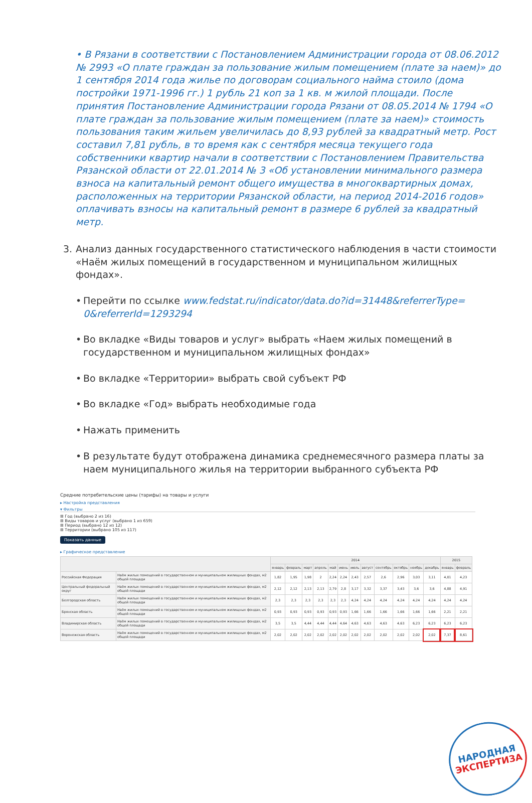• В Рязани в соответствии с Постановлением Администрации города от 08.06.2012 № 2993 «О плате граждан за пользование жилым помещением (плате за наем)» до 1 сентября 2014 года жилье по договорам социального найма стоило (дома постройки 1971-1996 гг.) 1 рубль 21 коп за 1 кв. м жилой площади. После принятия Постановление Администрации города Рязани от 08.05.2014 № 1794 «О плате граждан за пользование жилым помещением (плате за наем)» стоимость пользования таким жильем увеличилась до 8,93 рублей за квадратный метр. Рост составил 7,81 рубль, в то время как с сентября месяца текущего года собственники квартир начали в соответствии с Постановлением Правительства Рязанской области от 22.01.2014 № 3 «Об установлении минимального размера взноса на капитальный ремонт общего имущества в многоквартирных домах, расположенных на территории Рязанской области, на период 2014-2016 годов» оплачивать взносы на капитальный ремонт в размере 6 рублей за квадратный метр.
3. Анализ данных государственного статистического наблюдения в части стоимости «Наём жилых помещений в государственном и муниципальном жилищных фондах».
• Перейти по ссылке www.fedstat.ru/indicator/data.do?id=31448&referrerType= 0&referrerId=1293294
• Во вкладке «Виды товаров и услуг» выбрать «Наем жилых помещений в государственном и муниципальном жилищных фондах»
• Во вкладке «Территории» выбрать свой субъект РФ
• Во вкладке «Год» выбрать необходимые года
• Нажать применить
• В результате будут отображена динамика среднемесячного размера платы за наем муниципального жилья на территории выбранного субъекта РФ
Средние потребительские цены (тарифы) на товары и услуги
▸ Настройка представления
▾ Фильтры
⊞ Год (выбрано 2 из 16)
⊞ Виды товаров и услуг (выбрано 1 из 659)
⊞ Период (выбрано 12 из 12)
⊞ Территории (выбрано 105 из 117)
Показать данные
▸ Графическое представление
| | | 2014 | | | | | | | | | | | | 2015 | |
| --- | --- | --- | --- | --- | --- | --- | --- | --- | --- | --- | --- | --- | --- | --- | --- |
| | | январь | февраль | март | апрель | май | июнь | июль | август | сентябрь | октябрь | ноябрь | декабрь | январь | февраль |
| Российская Федерация | Наём жилых помещений в государственном и муниципальном жилищных фондах, м2 общей площади | 1,82 | 1,95 | 1,98 | 2 | 2,24 | 2,24 | 2,43 | 2,57 | 2,6 | 2,96 | 3,03 | 3,11 | 4,01 | 4,23 |
| Центральный федеральный округ | Наём жилых помещений в государственном и муниципальном жилищных фондах, м2 общей площади | 2,12 | 2,12 | 2,13 | 2,13 | 2,79 | 2,8 | 3,17 | 3,32 | 3,37 | 3,43 | 3,6 | 3,6 | 4,88 | 4,91 |
| Белгородская область | Наём жилых помещений в государственном и муниципальном жилищных фондах, м2 общей площади | 2,3 | 2,3 | 2,3 | 2,3 | 2,3 | 2,3 | 4,24 | 4,24 | 4,24 | 4,24 | 4,24 | 4,24 | 4,24 | 4,24 |
| Брянская область | Наём жилых помещений в государственном и муниципальном жилищных фондах, м2 общей площади | 0,93 | 0,93 | 0,93 | 0,93 | 0,93 | 0,93 | 1,66 | 1,66 | 1,66 | 1,66 | 1,66 | 1,66 | 2,21 | 2,21 |
| Владимирская область | Наём жилых помещений в государственном и муниципальном жилищных фондах, м2 общей площади | 3,5 | 3,5 | 4,44 | 4,44 | 4,44 | 4,64 | 4,63 | 4,63 | 4,63 | 4,63 | 6,23 | 6,23 | 6,23 | 6,23 |
| Воронежская область | Наём жилых помещений в государственном и муниципальном жилищных фондах, м2 общей площади | 2,02 | 2,02 | 2,02 | 2,02 | 2,02 | 2,02 | 2,02 | 2,02 | 2,02 | 2,02 | 2,02 | 2,02 | 7,37 | 8,61 |
НАРОДНАЯ
ЭКСПЕРТИЗА